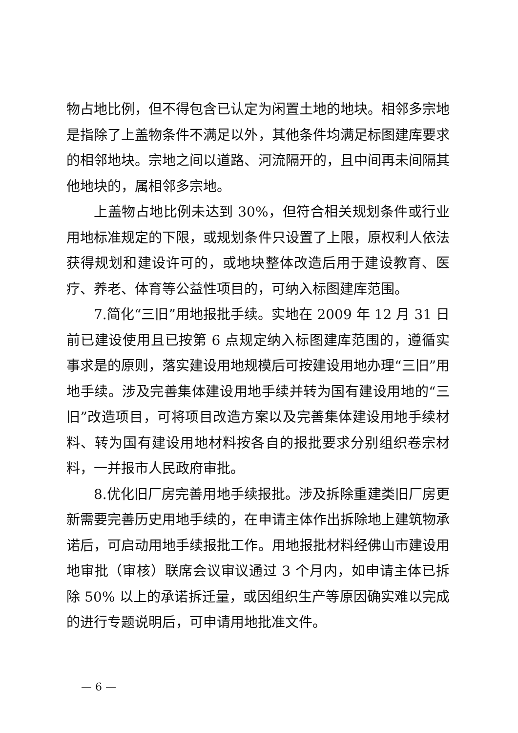物占地比例，但不得包含已认定为闲置土地的地块。相邻多宗地是指除了上盖物条件不满足以外，其他条件均满足标图建库要求的相邻地块。宗地之间以道路、河流隔开的，且中间再未间隔其他地块的，属相邻多宗地。
上盖物占地比例未达到 30%，但符合相关规划条件或行业用地标准规定的下限，或规划条件只设置了上限，原权利人依法获得规划和建设许可的，或地块整体改造后用于建设教育、医疗、养老、体育等公益性项目的，可纳入标图建库范围。
7.简化“三旧”用地报批手续。实地在 2009 年 12 月 31 日前已建设使用且已按第 6 点规定纳入标图建库范围的，遵循实事求是的原则，落实建设用地规模后可按建设用地办理“三旧”用地手续。涉及完善集体建设用地手续并转为国有建设用地的“三旧”改造项目，可将项目改造方案以及完善集体建设用地手续材料、转为国有建设用地材料按各自的报批要求分别组织卷宗材料，一并报市人民政府审批。
8.优化旧厂房完善用地手续报批。涉及拆除重建类旧厂房更新需要完善历史用地手续的，在申请主体作出拆除地上建筑物承诺后，可启动用地手续报批工作。用地报批材料经佛山市建设用地审批（审核）联席会议审议通过 3 个月内，如申请主体已拆除 50% 以上的承诺拆迁量，或因组织生产等原因确实难以完成的进行专题说明后，可申请用地批准文件。
— 6 —